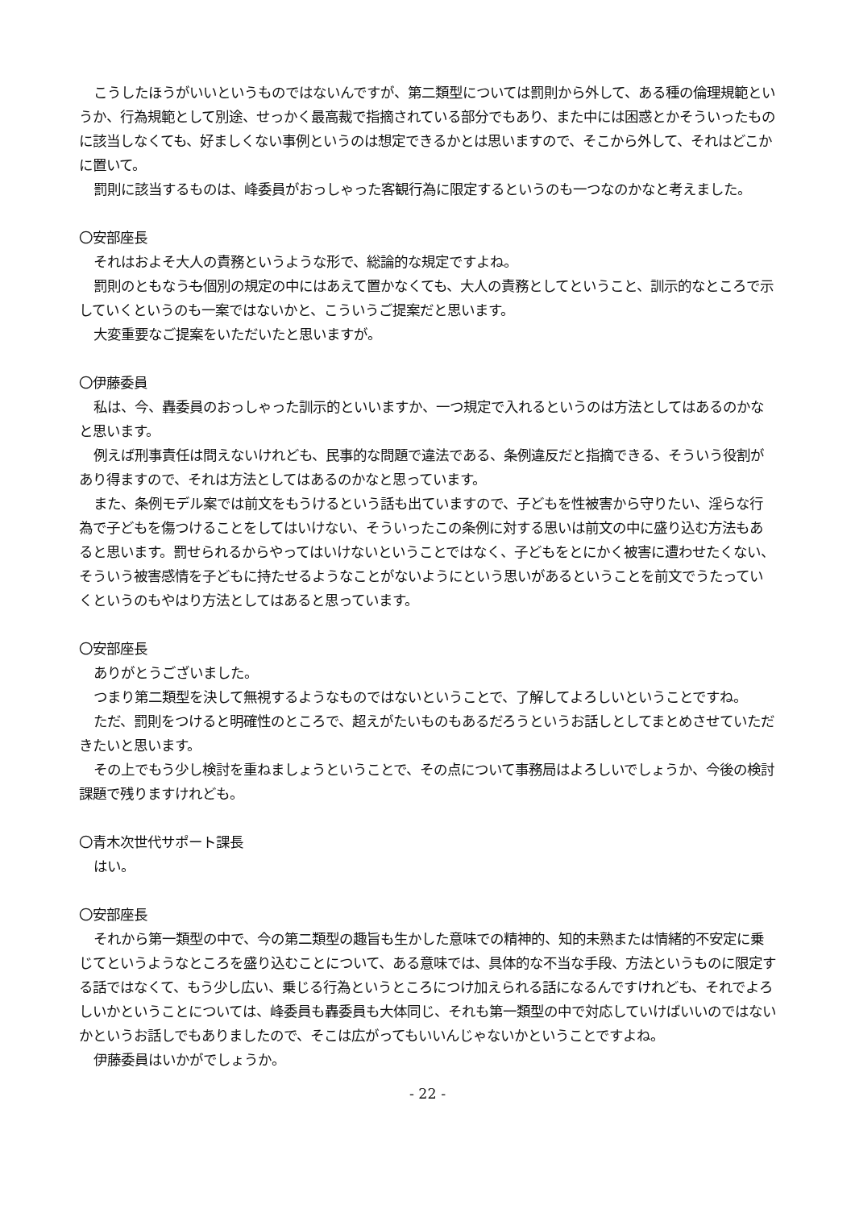こうしたほうがいいというものではないんですが、第二類型については罰則から外して、ある種の倫理規範というか、行為規範として別途、せっかく最高裁で指摘されている部分でもあり、また中には困惑とかそういったものに該当しなくても、好ましくない事例というのは想定できるかとは思いますので、そこから外して、それはどこかに置いて。
罰則に該当するものは、峰委員がおっしゃった客観行為に限定するというのも一つなのかなと考えました。
〇安部座長
それはおよそ大人の責務というような形で、総論的な規定ですよね。
罰則のともなうも個別の規定の中にはあえて置かなくても、大人の責務としてということ、訓示的なところで示していくというのも一案ではないかと、こういうご提案だと思います。
大変重要なご提案をいただいたと思いますが。
〇伊藤委員
私は、今、轟委員のおっしゃった訓示的といいますか、一つ規定で入れるというのは方法としてはあるのかなと思います。
例えば刑事責任は問えないけれども、民事的な問題で違法である、条例違反だと指摘できる、そういう役割があり得ますので、それは方法としてはあるのかなと思っています。
また、条例モデル案では前文をもうけるという話も出ていますので、子どもを性被害から守りたい、淫らな行為で子どもを傷つけることをしてはいけない、そういったこの条例に対する思いは前文の中に盛り込む方法もあると思います。罰せられるからやってはいけないということではなく、子どもをとにかく被害に遭わせたくない、そういう被害感情を子どもに持たせるようなことがないようにという思いがあるということを前文でうたっていくというのもやはり方法としてはあると思っています。
〇安部座長
ありがとうございました。
つまり第二類型を決して無視するようなものではないということで、了解してよろしいということですね。
ただ、罰則をつけると明確性のところで、超えがたいものもあるだろうというお話しとしてまとめさせていただきたいと思います。
その上でもう少し検討を重ねましょうということで、その点について事務局はよろしいでしょうか、今後の検討課題で残りますけれども。
〇青木次世代サポート課長
はい。
〇安部座長
それから第一類型の中で、今の第二類型の趣旨も生かした意味での精神的、知的未熟または情緒的不安定に乗じてというようなところを盛り込むことについて、ある意味では、具体的な不当な手段、方法というものに限定する話ではなくて、もう少し広い、乗じる行為というところにつけ加えられる話になるんですけれども、それでよろしいかということについては、峰委員も轟委員も大体同じ、それも第一類型の中で対応していけばいいのではないかというお話しでもありましたので、そこは広がってもいいんじゃないかということですよね。
伊藤委員はいかがでしょうか。
- 22 -